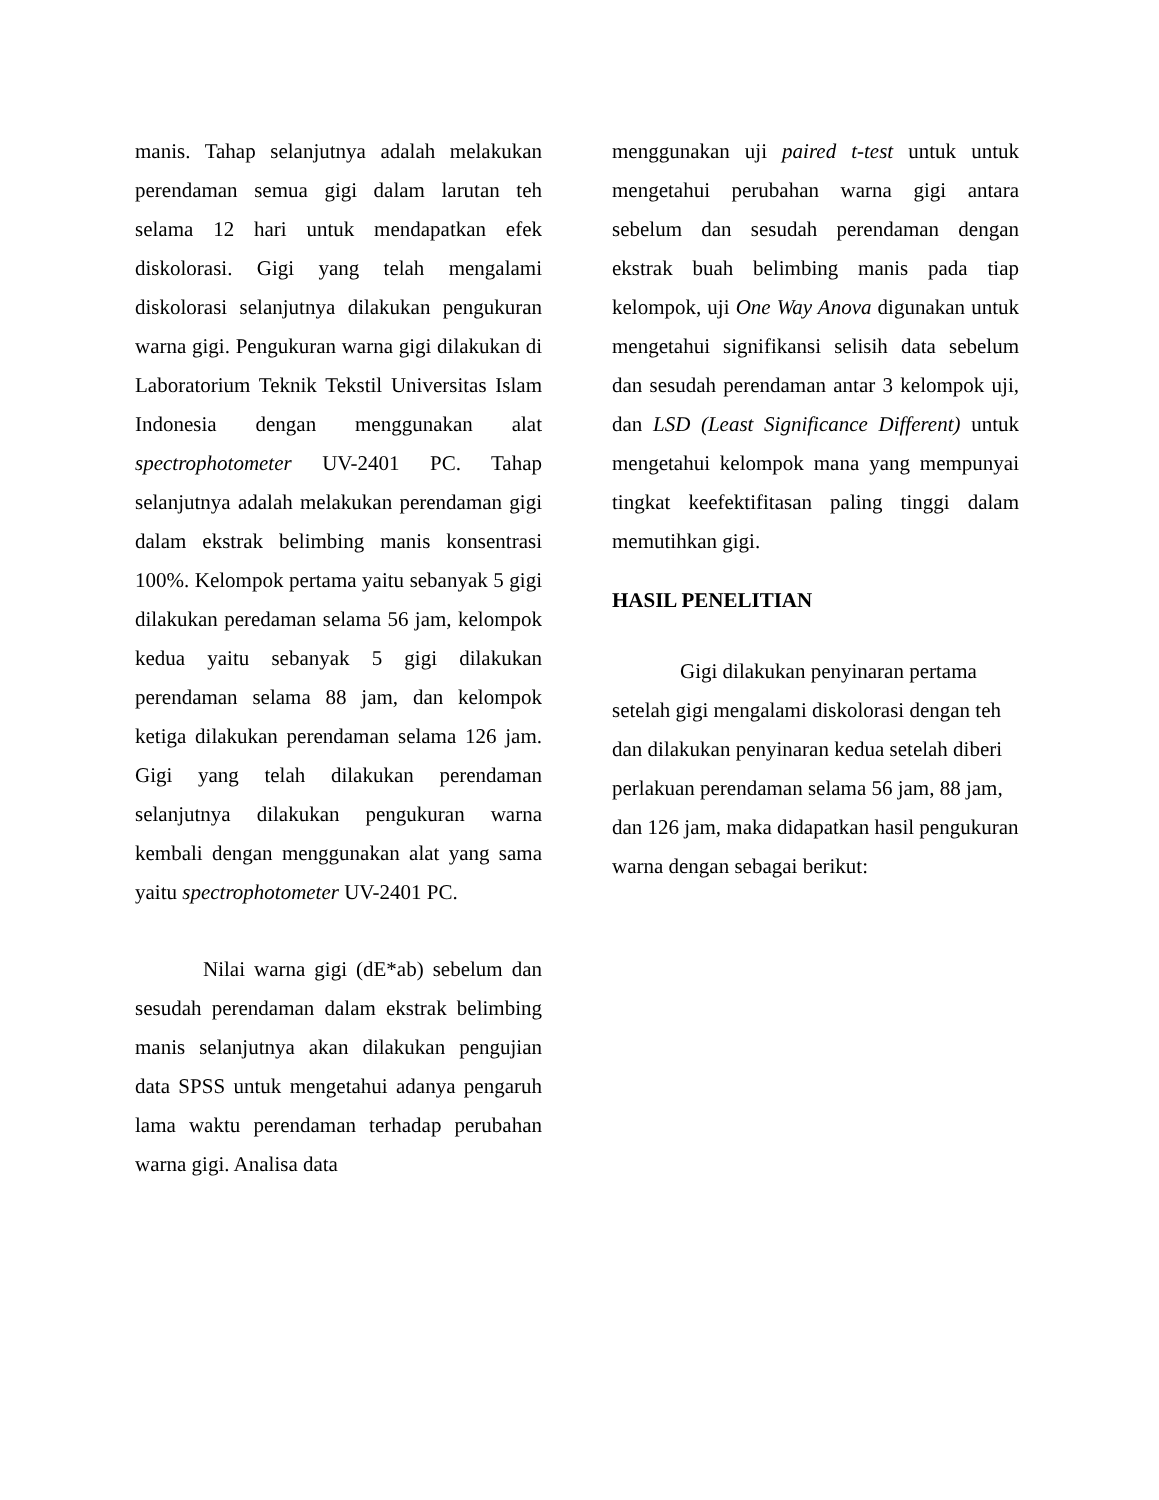manis. Tahap selanjutnya adalah melakukan perendaman semua gigi dalam larutan teh selama 12 hari untuk mendapatkan efek diskolorasi. Gigi yang telah mengalami diskolorasi selanjutnya dilakukan pengukuran warna gigi. Pengukuran warna gigi dilakukan di Laboratorium Teknik Tekstil Universitas Islam Indonesia dengan menggunakan alat spectrophotometer UV-2401 PC. Tahap selanjutnya adalah melakukan perendaman gigi dalam ekstrak belimbing manis konsentrasi 100%. Kelompok pertama yaitu sebanyak 5 gigi dilakukan peredaman selama 56 jam, kelompok kedua yaitu sebanyak 5 gigi dilakukan perendaman selama 88 jam, dan kelompok ketiga dilakukan perendaman selama 126 jam. Gigi yang telah dilakukan perendaman selanjutnya dilakukan pengukuran warna kembali dengan menggunakan alat yang sama yaitu spectrophotometer UV-2401 PC.
Nilai warna gigi (dE*ab) sebelum dan sesudah perendaman dalam ekstrak belimbing manis selanjutnya akan dilakukan pengujian data SPSS untuk mengetahui adanya pengaruh lama waktu perendaman terhadap perubahan warna gigi. Analisa data
menggunakan uji paired t-test untuk untuk mengetahui perubahan warna gigi antara sebelum dan sesudah perendaman dengan ekstrak buah belimbing manis pada tiap kelompok, uji One Way Anova digunakan untuk mengetahui signifikansi selisih data sebelum dan sesudah perendaman antar 3 kelompok uji, dan LSD (Least Significance Different) untuk mengetahui kelompok mana yang mempunyai tingkat keefektifitasan paling tinggi dalam memutihkan gigi.
HASIL PENELITIAN
Gigi dilakukan penyinaran pertama setelah gigi mengalami diskolorasi dengan teh dan dilakukan penyinaran kedua setelah diberi perlakuan perendaman selama 56 jam, 88 jam, dan 126 jam, maka didapatkan hasil pengukuran warna dengan sebagai berikut: